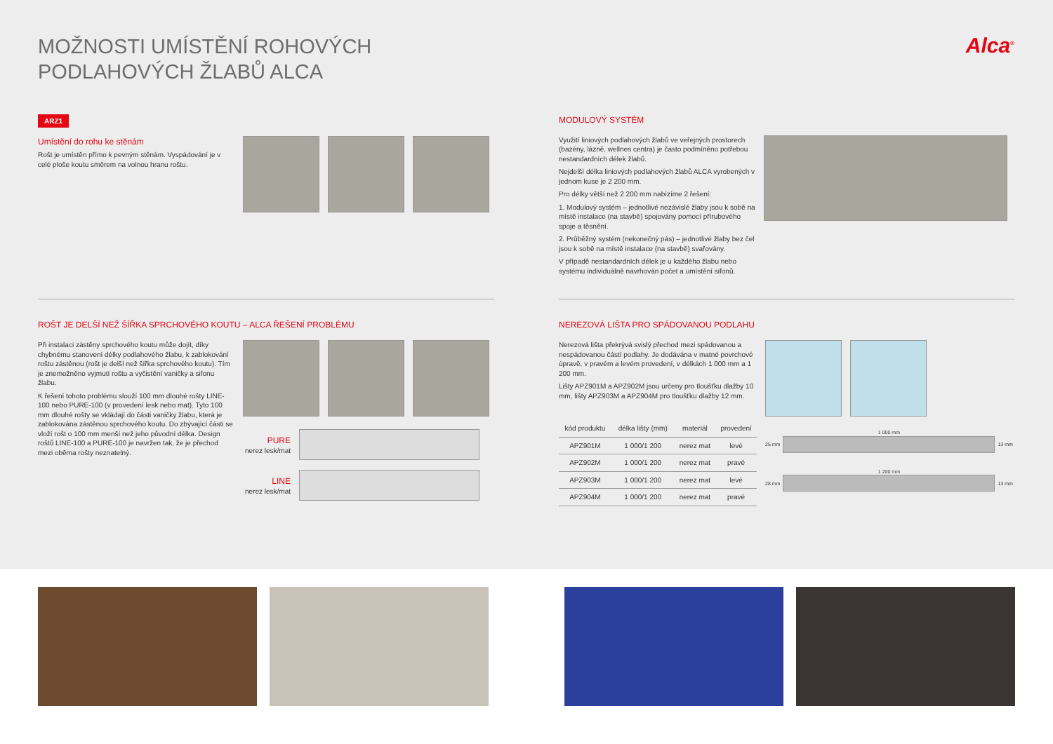MOŽNOSTI UMÍSTĚNÍ ROHOVÝCH
PODLAHOVÝCH ŽLABŮ ALCA
Alca<sup>®</sup>
ARZ1
Umístění do rohu ke stěnám
Rošt je umístěn přímo k pevným stěnám. Vyspádování je v celé ploše koutu směrem na volnou hranu roštu.
MODULOVÝ SYSTÉM
Využití liniových podlahových žlabů ve veřejných prostorech (bazény, lázně, wellnes centra) je často podmíněno potřebou nestandardních délek žlabů.
Nejdelší délka liniových podlahových žlabů ALCA vyrobených v jednom kuse je 2 200 mm.
Pro délky větší než 2 200 mm nabízíme 2 řešení:
1. Modulový systém – jednotlivé nezávislé žlaby jsou k sobě na místě instalace (na stavbě) spojovány pomocí přírubového spoje a těsnění.
2. Průběžný systém (nekonečný pás) – jednotlivé žlaby bez čel jsou k sobě na místě instalace (na stavbě) svařovány.
V případě nestandardních délek je u každého žlabu nebo systému individuálně navrhován počet a umístění sifonů.
ROŠT JE DELŠÍ NEŽ ŠÍŘKA SPRCHOVÉHO KOUTU – ALCA ŘEŠENÍ PROBLÉMU
Při instalaci zástěny sprchového koutu může dojít, díky chybnému stanovení délky podlahového žlabu, k zablokování roštu zástěnou (rošt je delší než šířka sprchového koutu). Tím je znemožněno vyjmutí roštu a vyčistění vaničky a sifonu žlabu.
K řešení tohoto problému slouží 100 mm dlouhé rošty LINE-100 nebo PURE-100 (v provedení lesk nebo mat). Tyto 100 mm dlouhé rošty se vkládají do části vaničky žlabu, která je zablokována zástěnou sprchového koutu. Do zbývající části se vloží rošt o 100 mm menší než jeho původní délka. Design roštů LINE-100 a PURE-100 je navržen tak, že je přechod mezi oběma rošty neznatelný.
PURE
nerez lesk/mat
LINE
nerez lesk/mat
NEREZOVÁ LIŠTA PRO SPÁDOVANOU PODLAHU
Nerezová lišta překrývá svislý přechod mezi spádovanou a nespádovanou částí podlahy. Je dodávána v matné povrchové úpravě, v pravém a levém provedení, v délkách 1 000 mm a 1 200 mm.
Lišty APZ901M a APZ902M jsou určeny pro tloušťku dlažby 10 mm, lišty APZ903M a APZ904M pro tloušťku dlažby 12 mm.
| kód produktu | délka lišty (mm) | materiál | provedení |
| --- | --- | --- | --- |
| APZ901M | 1 000/1 200 | nerez mat | levé |
| APZ902M | 1 000/1 200 | nerez mat | pravé |
| APZ903M | 1 000/1 200 | nerez mat | levé |
| APZ904M | 1 000/1 200 | nerez mat | pravé |
1 000 mm
25 mm 13 mm
1 200 mm
28 mm 13 mm